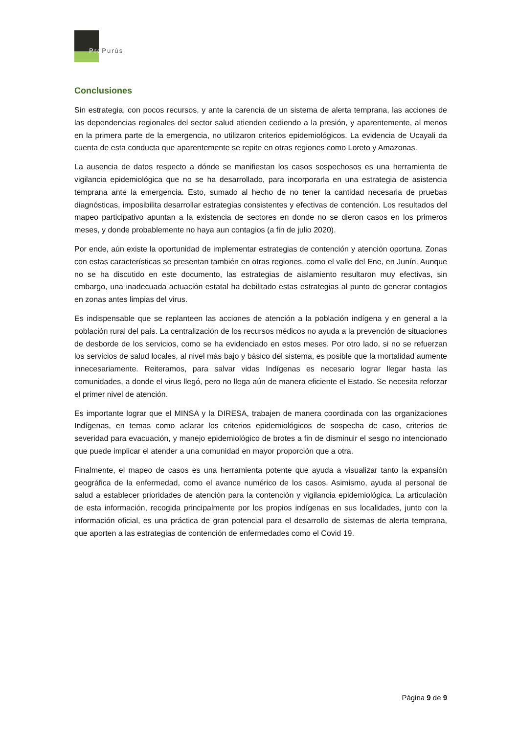Pro Purús
Conclusiones
Sin estrategia, con pocos recursos, y ante la carencia de un sistema de alerta temprana, las acciones de las dependencias regionales del sector salud atienden cediendo a la presión, y aparentemente, al menos en la primera parte de la emergencia, no utilizaron criterios epidemiológicos. La evidencia de Ucayali da cuenta de esta conducta que aparentemente se repite en otras regiones como Loreto y Amazonas.
La ausencia de datos respecto a dónde se manifiestan los casos sospechosos es una herramienta de vigilancia epidemiológica que no se ha desarrollado, para incorporarla en una estrategia de asistencia temprana ante la emergencia. Esto, sumado al hecho de no tener la cantidad necesaria de pruebas diagnósticas, imposibilita desarrollar estrategias consistentes y efectivas de contención. Los resultados del mapeo participativo apuntan a la existencia de sectores en donde no se dieron casos en los primeros meses, y donde probablemente no haya aun contagios (a fin de julio 2020).
Por ende, aún existe la oportunidad de implementar estrategias de contención y atención oportuna. Zonas con estas características se presentan también en otras regiones, como el valle del Ene, en Junín. Aunque no se ha discutido en este documento, las estrategias de aislamiento resultaron muy efectivas, sin embargo, una inadecuada actuación estatal ha debilitado estas estrategias al punto de generar contagios en zonas antes limpias del virus.
Es indispensable que se replanteen las acciones de atención a la población indígena y en general a la población rural del país. La centralización de los recursos médicos no ayuda a la prevención de situaciones de desborde de los servicios, como se ha evidenciado en estos meses. Por otro lado, si no se refuerzan los servicios de salud locales, al nivel más bajo y básico del sistema, es posible que la mortalidad aumente innecesariamente. Reiteramos, para salvar vidas Indígenas es necesario lograr llegar hasta las comunidades, a donde el virus llegó, pero no llega aún de manera eficiente el Estado. Se necesita reforzar el primer nivel de atención.
Es importante lograr que el MINSA y la DIRESA, trabajen de manera coordinada con las organizaciones Indígenas, en temas como aclarar los criterios epidemiológicos de sospecha de caso, criterios de severidad para evacuación, y manejo epidemiológico de brotes a fin de disminuir el sesgo no intencionado que puede implicar el atender a una comunidad en mayor proporción que a otra.
Finalmente, el mapeo de casos es una herramienta potente que ayuda a visualizar tanto la expansión geográfica de la enfermedad, como el avance numérico de los casos. Asimismo, ayuda al personal de salud a establecer prioridades de atención para la contención y vigilancia epidemiológica. La articulación de esta información, recogida principalmente por los propios indígenas en sus localidades, junto con la información oficial, es una práctica de gran potencial para el desarrollo de sistemas de alerta temprana, que aporten a las estrategias de contención de enfermedades como el Covid 19.
Página 9 de 9